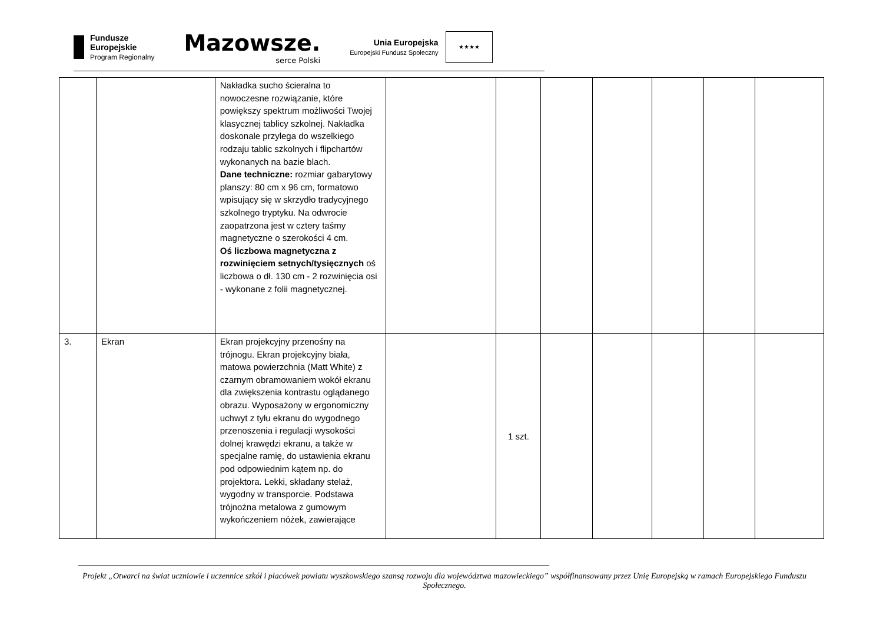Fundusze
Europejskie
Program Regionalny
Mazowsze.
serce Polski
Unia Europejska
Europejski Fundusz Społeczny
★★★★
| | | Nakładka sucho ścieralna to nowoczesne rozwiązanie, które powiększy spektrum możliwości Twojej klasycznej tablicy szkolnej. Nakładka doskonale przylega do wszelkiego rodzaju tablic szkolnych i flipchartów wykonanych na bazie blach. Dane techniczne: rozmiar gabarytowy planszy: 80 cm x 96 cm, formatowo wpisujący się w skrzydło tradycyjnego szkolnego tryptyku. Na odwrocie zaopatrzona jest w cztery taśmy magnetyczne o szerokości 4 cm. Oś liczbowa magnetyczna z rozwinięciem setnych/tysięcznych oś liczbowa o dł. 130 cm - 2 rozwinięcia osi - wykonane z folii magnetycznej. | | | | | | | |
| 3. | Ekran | Ekran projekcyjny przenośny na trójnogu. Ekran projekcyjny biała, matowa powierzchnia (Matt White) z czarnym obramowaniem wokół ekranu dla zwiększenia kontrastu oglądanego obrazu. Wyposażony w ergonomiczny uchwyt z tyłu ekranu do wygodnego przenoszenia i regulacji wysokości dolnej krawędzi ekranu, a także w specjalne ramię, do ustawienia ekranu pod odpowiednim kątem np. do projektora. Lekki, składany stelaż, wygodny w transporcie. Podstawa trójnożna metalowa z gumowym wykończeniem nóżek, zawierające | | 1 szt. | | | | | |
Projekt „Otwarci na świat uczniowie i uczennice szkół i placówek powiatu wyszkowskiego szansą rozwoju dla województwa mazowieckiego” współfinansowany przez Unię Europejską w ramach Europejskiego Funduszu Społecznego.